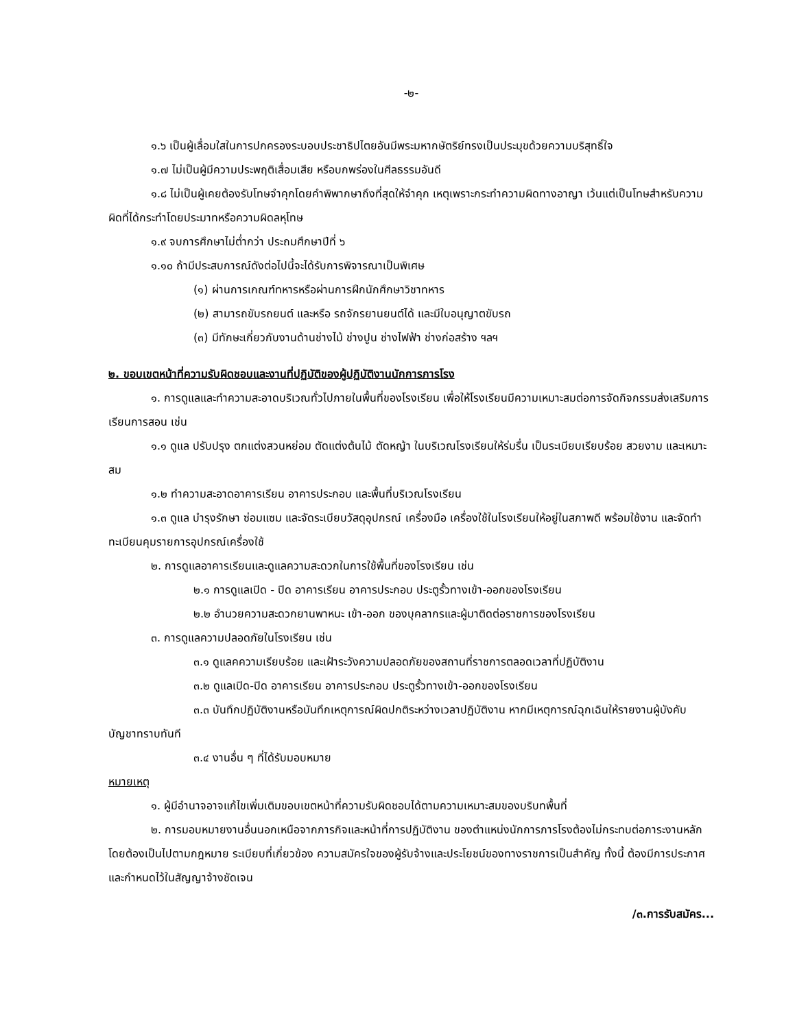-๒-
๑.๖ เป็นผู้เลื่อมใสในการปกครองระบอบประชาธิปไตยอันมีพระมหากษัตริย์ทรงเป็นประมุขด้วยความบริสุทธิ์ใจ
๑.๗ ไม่เป็นผู้มีความประพฤติเสื่อมเสีย หรือบกพร่องในศีลธรรมอันดี
๑.๘ ไม่เป็นผู้เคยต้องรับโทษจำคุกโดยคำพิพากษาถึงที่สุดให้จำคุก เหตุเพราะกระทำความผิดทางอาญา เว้นแต่เป็นโทษสำหรับความผิดที่ได้กระทำโดยประมาทหรือความผิดลหุโทษ
๑.๙ จบการศึกษาไม่ต่ำกว่า ประถมศึกษาปีที่ ๖
๑.๑๐ ถ้ามีประสบการณ์ดังต่อไปนี้จะได้รับการพิจารณาเป็นพิเศษ
(๑) ผ่านการเกณฑ์ทหารหรือผ่านการฝึกนักศึกษาวิชาทหาร
(๒) สามารถขับรถยนต์ และหรือ รถจักรยานยนต์ได้ และมีใบอนุญาตขับรถ
(๓) มีทักษะเกี่ยวกับงานด้านช่างไม้ ช่างปูน ช่างไฟฟ้า ช่างก่อสร้าง ฯลฯ
๒. ขอบเขตหน้าที่ความรับผิดชอบและงานที่ปฏิบัติของผู้ปฏิบัติงานนักการภารโรง
๑. การดูแลและทำความสะอาดบริเวณทั่วไปภายในพื้นที่ของโรงเรียน เพื่อให้โรงเรียนมีความเหมาะสมต่อการจัดกิจกรรมส่งเสริมการเรียนการสอน เช่น
๑.๑ ดูแล ปรับปรุง ตกแต่งสวนหย่อม ตัดแต่งต้นไม้ ตัดหญ้า ในบริเวณโรงเรียนให้ร่มรื่น เป็นระเบียบเรียบร้อย สวยงาม และเหมาะสม
๑.๒ ทำความสะอาดอาคารเรียน อาคารประกอบ และพื้นที่บริเวณโรงเรียน
๑.๓ ดูแล บำรุงรักษา ซ่อมแซม และจัดระเบียบวัสดุอุปกรณ์ เครื่องมือ เครื่องใช้ในโรงเรียนให้อยู่ในสภาพดี พร้อมใช้งาน และจัดทำทะเบียนคุมรายการอุปกรณ์เครื่องใช้
๒. การดูแลอาคารเรียนและดูแลความสะดวกในการใช้พื้นที่ของโรงเรียน เช่น
๒.๑ การดูแลเปิด - ปิด อาคารเรียน อาคารประกอบ ประตูรั้วทางเข้า-ออกของโรงเรียน
๒.๒ อำนวยความสะดวกยานพาหนะ เข้า-ออก ของบุคลากรและผู้มาติดต่อราชการของโรงเรียน
๓. การดูแลความปลอดภัยในโรงเรียน เช่น
๓.๑ ดูแลคความเรียบร้อย และเฝ้าระวังความปลอดภัยของสถานที่ราชการตลอดเวลาที่ปฏิบัติงาน
๓.๒ ดูแลเปิด-ปิด อาคารเรียน อาคารประกอบ ประตูรั้วทางเข้า-ออกของโรงเรียน
๓.๓ บันทึกปฏิบัติงานหรือบันทึกเหตุการณ์ผิดปกติระหว่างเวลาปฏิบัติงาน หากมีเหตุการณ์ฉุกเฉินให้รายงานผู้บังคับบัญชาทราบทันที
๓.๔ งานอื่น ๆ ที่ได้รับมอบหมาย
หมายเหตุ
๑. ผู้มีอำนาจอาจแก้ไขเพิ่มเติมขอบเขตหน้าที่ความรับผิดชอบได้ตามความเหมาะสมของบริบทพื้นที่
๒. การมอบหมายงานอื่นนอกเหนือจากภารกิจและหน้าที่การปฏิบัติงาน ของตำแหน่งนักการภารโรงต้องไม่กระทบต่อภาระงานหลัก โดยต้องเป็นไปตามกฎหมาย ระเบียบที่เกี่ยวข้อง ความสมัครใจของผู้รับจ้างและประโยชน์ของทางราชการเป็นสำคัญ ทั้งนี้ ต้องมีการประกาศและกำหนดไว้ในสัญญาจ้างชัดเจน
/๓.การรับสมัคร...